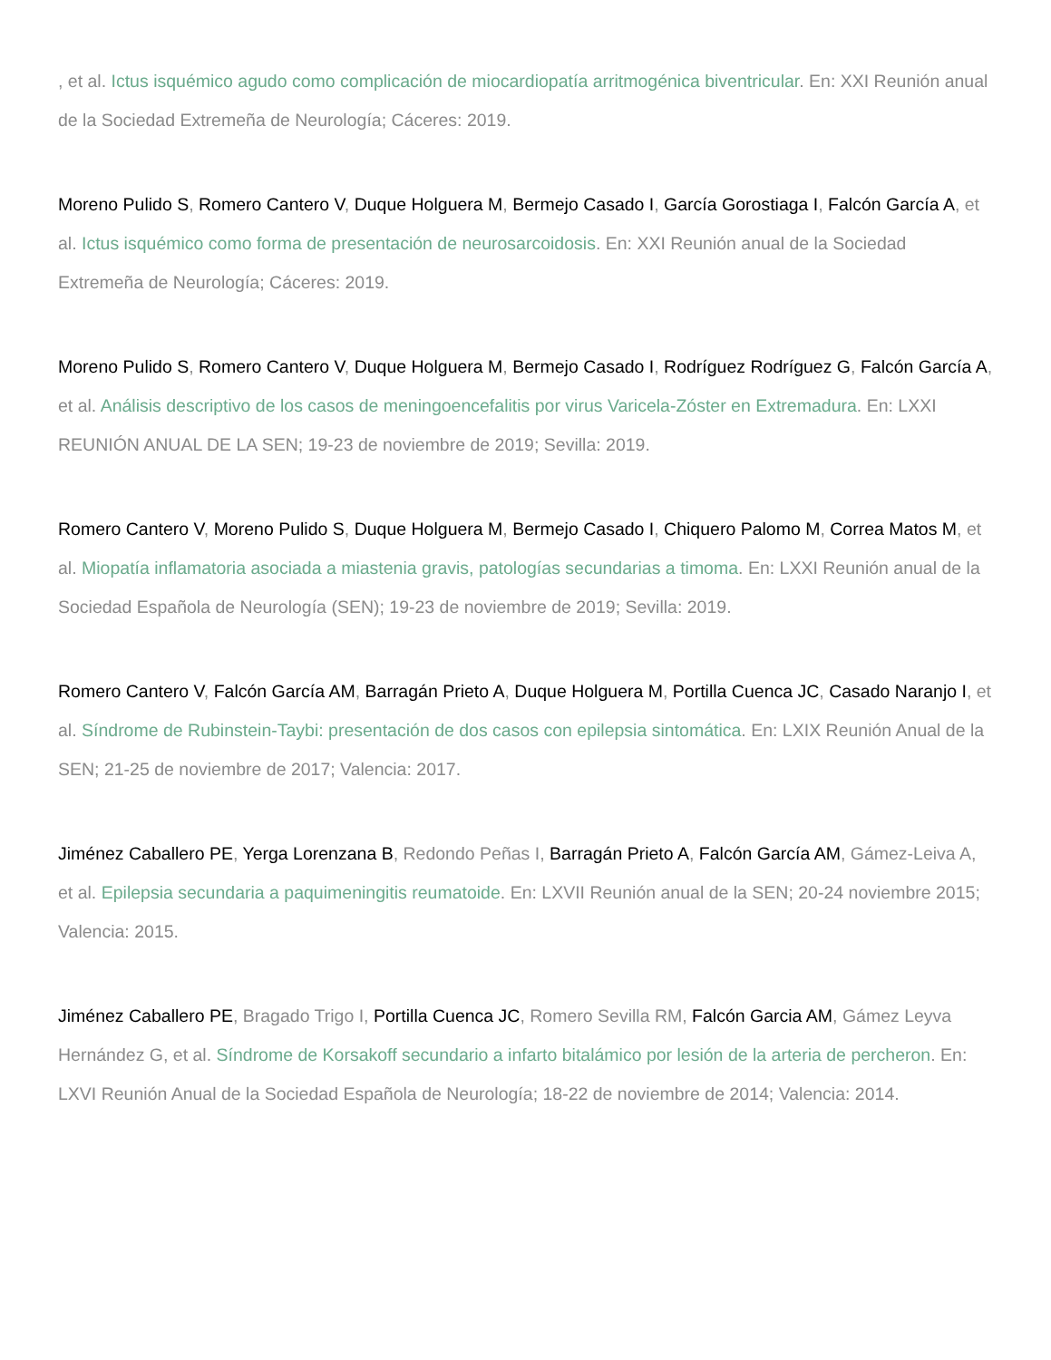, et al. Ictus isquémico agudo como complicación de miocardiopatía arritmogénica biventricular. En: XXI Reunión anual de la Sociedad Extremeña de Neurología; Cáceres: 2019.
Moreno Pulido S, Romero Cantero V, Duque Holguera M, Bermejo Casado I, García Gorostiaga I, Falcón García A, et al. Ictus isquémico como forma de presentación de neurosarcoidosis. En: XXI Reunión anual de la Sociedad Extremeña de Neurología; Cáceres: 2019.
Moreno Pulido S, Romero Cantero V, Duque Holguera M, Bermejo Casado I, Rodríguez Rodríguez G, Falcón García A, et al. Análisis descriptivo de los casos de meningoencefalitis por virus Varicela-Zóster en Extremadura. En: LXXI REUNIÓN ANUAL DE LA SEN; 19-23 de noviembre de 2019; Sevilla: 2019.
Romero Cantero V, Moreno Pulido S, Duque Holguera M, Bermejo Casado I, Chiquero Palomo M, Correa Matos M, et al. Miopatía inflamatoria asociada a miastenia gravis, patologías secundarias a timoma. En: LXXI Reunión anual de la Sociedad Española de Neurología (SEN); 19-23 de noviembre de 2019; Sevilla: 2019.
Romero Cantero V, Falcón García AM, Barragán Prieto A, Duque Holguera M, Portilla Cuenca JC, Casado Naranjo I, et al. Síndrome de Rubinstein-Taybi: presentación de dos casos con epilepsia sintomática. En: LXIX Reunión Anual de la SEN; 21-25 de noviembre de 2017; Valencia: 2017.
Jiménez Caballero PE, Yerga Lorenzana B, Redondo Peñas I, Barragán Prieto A, Falcón García AM, Gámez-Leiva A, et al. Epilepsia secundaria a paquimeningitis reumatoide. En: LXVII Reunión anual de la SEN; 20-24 noviembre 2015; Valencia: 2015.
Jiménez Caballero PE, Bragado Trigo I, Portilla Cuenca JC, Romero Sevilla RM, Falcón Garcia AM, Gámez Leyva Hernández G, et al. Síndrome de Korsakoff secundario a infarto bitalámico por lesión de la arteria de percheron. En: LXVI Reunión Anual de la Sociedad Española de Neurología; 18-22 de noviembre de 2014; Valencia: 2014.